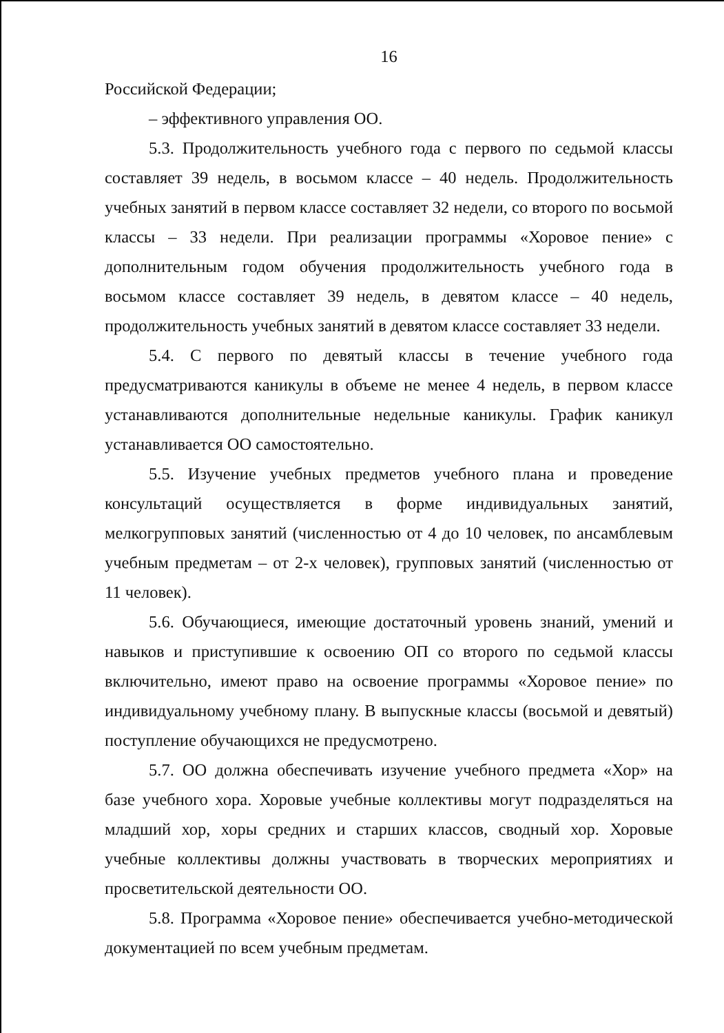16
Российской Федерации;
– эффективного управления ОО.
5.3. Продолжительность учебного года с первого по седьмой классы составляет 39 недель, в восьмом классе – 40 недель. Продолжительность учебных занятий в первом классе составляет 32 недели, со второго по восьмой классы – 33 недели. При реализации программы «Хоровое пение» с дополнительным годом обучения продолжительность учебного года в восьмом классе составляет 39 недель, в девятом классе – 40 недель, продолжительность учебных занятий в девятом классе составляет 33 недели.
5.4. С первого по девятый классы в течение учебного года предусматриваются каникулы в объеме не менее 4 недель, в первом классе устанавливаются дополнительные недельные каникулы. График каникул устанавливается ОО самостоятельно.
5.5. Изучение учебных предметов учебного плана и проведение консультаций осуществляется в форме индивидуальных занятий, мелкогрупповых занятий (численностью от 4 до 10 человек, по ансамблевым учебным предметам – от 2-х человек), групповых занятий (численностью от 11 человек).
5.6. Обучающиеся, имеющие достаточный уровень знаний, умений и навыков и приступившие к освоению ОП со второго по седьмой классы включительно, имеют право на освоение программы «Хоровое пение» по индивидуальному учебному плану. В выпускные классы (восьмой и девятый) поступление обучающихся не предусмотрено.
5.7. ОО должна обеспечивать изучение учебного предмета «Хор» на базе учебного хора. Хоровые учебные коллективы могут подразделяться на младший хор, хоры средних и старших классов, сводный хор. Хоровые учебные коллективы должны участвовать в творческих мероприятиях и просветительской деятельности ОО.
5.8. Программа «Хоровое пение» обеспечивается учебно-методической документацией по всем учебным предметам.